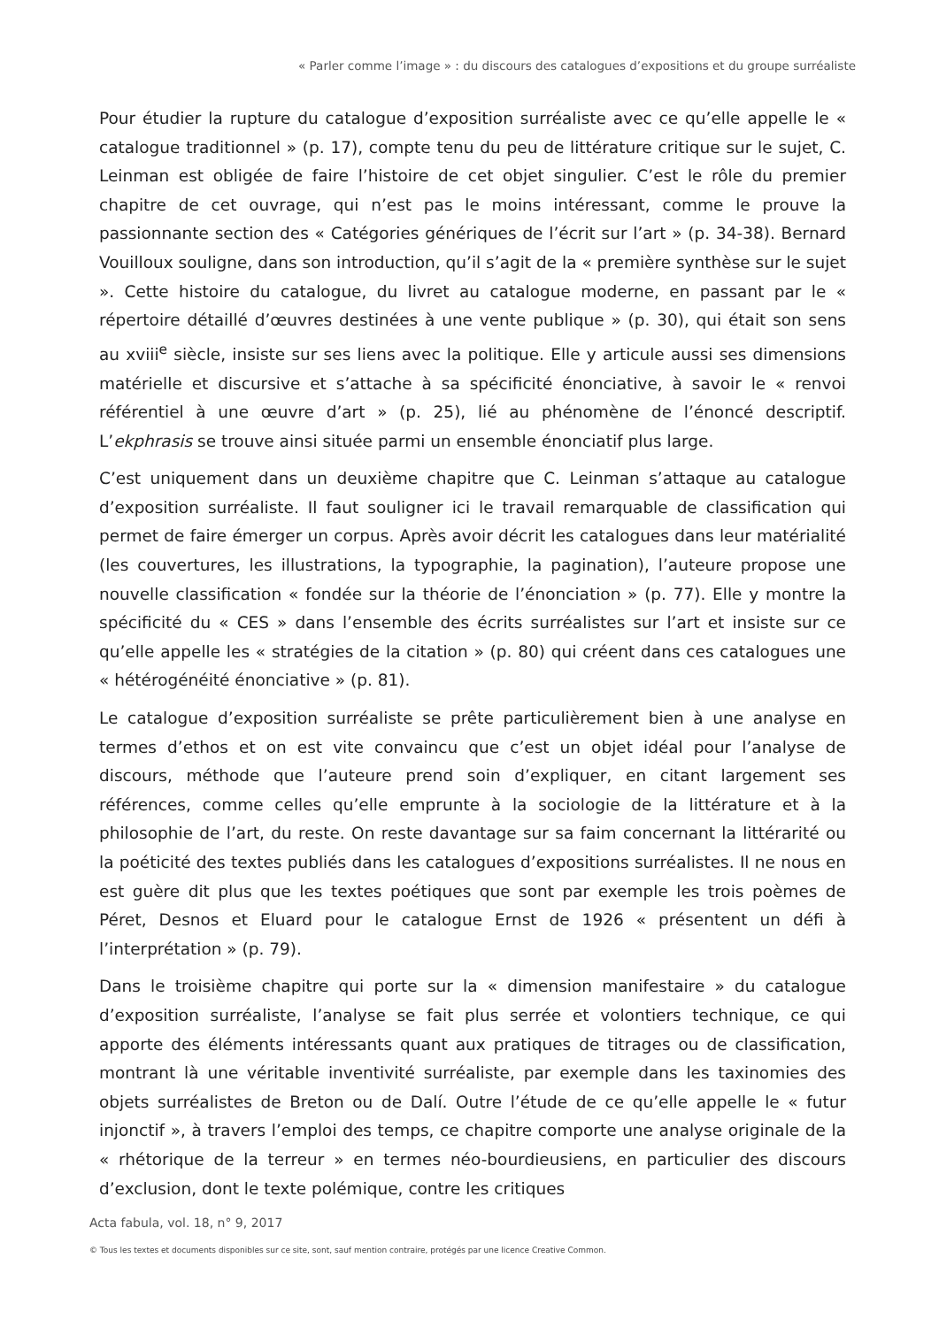« Parler comme l’image » : du discours des catalogues d’expositions et du groupe surréaliste
Pour étudier la rupture du catalogue d’exposition surréaliste avec ce qu’elle appelle le « catalogue traditionnel » (p. 17), compte tenu du peu de littérature critique sur le sujet, C. Leinman est obligée de faire l’histoire de cet objet singulier. C’est le rôle du premier chapitre de cet ouvrage, qui n’est pas le moins intéressant, comme le prouve la passionnante section des « Catégories génériques de l’écrit sur l’art » (p. 34-38). Bernard Vouilloux souligne, dans son introduction, qu’il s’agit de la « première synthèse sur le sujet ». Cette histoire du catalogue, du livret au catalogue moderne, en passant par le « répertoire détaillé d’œuvres destinées à une vente publique » (p. 30), qui était son sens au xviii<sup>e</sup> siècle, insiste sur ses liens avec la politique. Elle y articule aussi ses dimensions matérielle et discursive et s’attache à sa spécificité énonciative, à savoir le « renvoi référentiel à une œuvre d’art » (p. 25), lié au phénomène de l’énoncé descriptif. L’ekphrasis se trouve ainsi située parmi un ensemble énonciatif plus large.
C’est uniquement dans un deuxième chapitre que C. Leinman s’attaque au catalogue d’exposition surréaliste. Il faut souligner ici le travail remarquable de classification qui permet de faire émerger un corpus. Après avoir décrit les catalogues dans leur matérialité (les couvertures, les illustrations, la typographie, la pagination), l’auteure propose une nouvelle classification « fondée sur la théorie de l’énonciation » (p. 77). Elle y montre la spécificité du « CES » dans l’ensemble des écrits surréalistes sur l’art et insiste sur ce qu’elle appelle les « stratégies de la citation » (p. 80) qui créent dans ces catalogues une « hétérogénéité énonciative » (p. 81).
Le catalogue d’exposition surréaliste se prête particulièrement bien à une analyse en termes d’ethos et on est vite convaincu que c’est un objet idéal pour l’analyse de discours, méthode que l’auteure prend soin d’expliquer, en citant largement ses références, comme celles qu’elle emprunte à la sociologie de la littérature et à la philosophie de l’art, du reste. On reste davantage sur sa faim concernant la littérarité ou la poéticité des textes publiés dans les catalogues d’expositions surréalistes. Il ne nous en est guère dit plus que les textes poétiques que sont par exemple les trois poèmes de Péret, Desnos et Eluard pour le catalogue Ernst de 1926 « présentent un défi à l’interprétation » (p. 79).
Dans le troisième chapitre qui porte sur la « dimension manifestaire » du catalogue d’exposition surréaliste, l’analyse se fait plus serrée et volontiers technique, ce qui apporte des éléments intéressants quant aux pratiques de titrages ou de classification, montrant là une véritable inventivité surréaliste, par exemple dans les taxinomies des objets surréalistes de Breton ou de Dalí. Outre l’étude de ce qu’elle appelle le « futur injonctif », à travers l’emploi des temps, ce chapitre comporte une analyse originale de la « rhétorique de la terreur » en termes néo-bourdieusiens, en particulier des discours d’exclusion, dont le texte polémique, contre les critiques
Acta fabula, vol. 18, n° 9, 2017
© Tous les textes et documents disponibles sur ce site, sont, sauf mention contraire, protégés par une licence Creative Common.